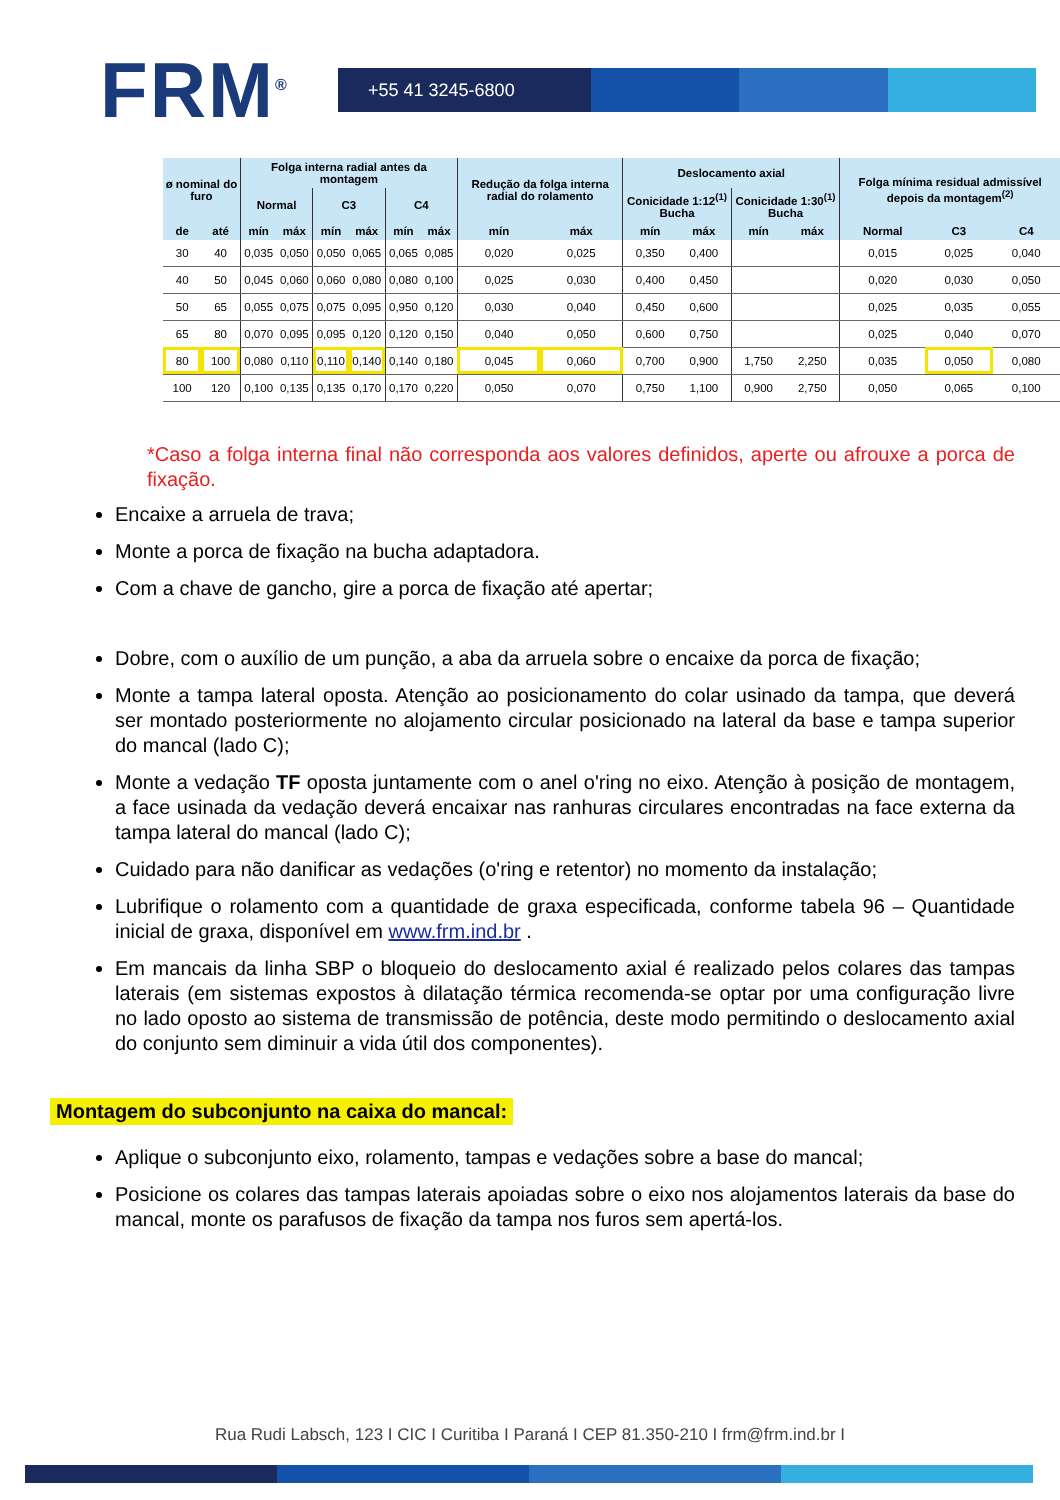FRM<sup>®</sup>
+55 41 3245-6800
| ø nominal do furo | | Folga interna radial antes da montagem | | | | | | Redução da folga interna radial do rolamento | | Deslocamento axial | | | | Folga mínima residual admissível depois da montagem<sup>(2)</sup> | | |
| --- | --- | --- | --- | --- | --- | --- | --- | --- | --- | --- | --- | --- | --- | --- | --- | --- |
| | | Normal | | C3 | | C4 | | | | Conicidade 1:12<sup>(1)</sup> Bucha | | Conicidade 1:30<sup>(1)</sup> Bucha | | | | |
| de | até | mín | máx | mín | máx | mín | máx | mín | máx | mín | máx | mín | máx | Normal | C3 | C4 |
| 30 | 40 | 0,035 | 0,050 | 0,050 | 0,065 | 0,065 | 0,085 | 0,020 | 0,025 | 0,350 | 0,400 | | | 0,015 | 0,025 | 0,040 |
| 40 | 50 | 0,045 | 0,060 | 0,060 | 0,080 | 0,080 | 0,100 | 0,025 | 0,030 | 0,400 | 0,450 | | | 0,020 | 0,030 | 0,050 |
| 50 | 65 | 0,055 | 0,075 | 0,075 | 0,095 | 0,950 | 0,120 | 0,030 | 0,040 | 0,450 | 0,600 | | | 0,025 | 0,035 | 0,055 |
| 65 | 80 | 0,070 | 0,095 | 0,095 | 0,120 | 0,120 | 0,150 | 0,040 | 0,050 | 0,600 | 0,750 | | | 0,025 | 0,040 | 0,070 |
| 80 | 100 | 0,080 | 0,110 | 0,110 | 0,140 | 0,140 | 0,180 | 0,045 | 0,060 | 0,700 | 0,900 | 1,750 | 2,250 | 0,035 | 0,050 | 0,080 |
| 100 | 120 | 0,100 | 0,135 | 0,135 | 0,170 | 0,170 | 0,220 | 0,050 | 0,070 | 0,750 | 1,100 | 0,900 | 2,750 | 0,050 | 0,065 | 0,100 |
*Caso a folga interna final não corresponda aos valores definidos, aperte ou afrouxe a porca de fixação.
Encaixe a arruela de trava;
Monte a porca de fixação na bucha adaptadora.
Com a chave de gancho, gire a porca de fixação até apertar;
Dobre, com o auxílio de um punção, a aba da arruela sobre o encaixe da porca de fixação;
Monte a tampa lateral oposta. Atenção ao posicionamento do colar usinado da tampa, que deverá ser montado posteriormente no alojamento circular posicionado na lateral da base e tampa superior do mancal (lado C);
Monte a vedação TF oposta juntamente com o anel o'ring no eixo. Atenção à posição de montagem, a face usinada da vedação deverá encaixar nas ranhuras circulares encontradas na face externa da tampa lateral do mancal (lado C);
Cuidado para não danificar as vedações (o'ring e retentor) no momento da instalação;
Lubrifique o rolamento com a quantidade de graxa especificada, conforme tabela 96 – Quantidade inicial de graxa, disponível em www.frm.ind.br .
Em mancais da linha SBP o bloqueio do deslocamento axial é realizado pelos colares das tampas laterais (em sistemas expostos à dilatação térmica recomenda-se optar por uma configuração livre no lado oposto ao sistema de transmissão de potência, deste modo permitindo o deslocamento axial do conjunto sem diminuir a vida útil dos componentes).
Montagem do subconjunto na caixa do mancal:
Aplique o subconjunto eixo, rolamento, tampas e vedações sobre a base do mancal;
Posicione os colares das tampas laterais apoiadas sobre o eixo nos alojamentos laterais da base do mancal, monte os parafusos de fixação da tampa nos furos sem apertá-los.
Rua Rudi Labsch, 123 I CIC I Curitiba I Paraná I CEP 81.350-210 I frm@frm.ind.br I